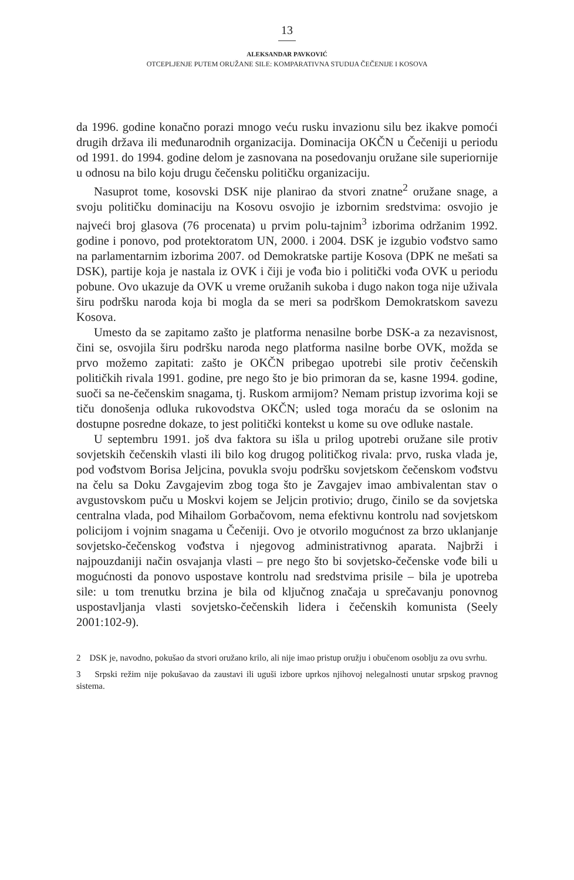13
ALEKSANDAR PAVKOVIĆ
OTCEPLJENJE PUTEM ORUŽANE SILE: KOMPARATIVNA STUDIJA ČEČENIJE I KOSOVA
da 1996. godine konačno porazi mnogo veću rusku invazionu silu bez ikakve pomoći drugih država ili međunarodnih organizacija. Dominacija OKČN u Čečeniji u periodu od 1991. do 1994. godine delom je zasnovana na posedovanju oružane sile superiornije u odnosu na bilo koju drugu čečensku političku organizaciju.
Nasuprot tome, kosovski DSK nije planirao da stvori znatne<sup>2</sup> oružane snage, a svoju političku dominaciju na Kosovu osvojio je izbornim sredstvima: osvojio je najveći broj glasova (76 procenata) u prvim polu-tajnim<sup>3</sup> izborima održanim 1992. godine i ponovo, pod protektoratom UN, 2000. i 2004. DSK je izgubio vođstvo samo na parlamentarnim izborima 2007. od Demokratske partije Kosova (DPK ne mešati sa DSK), partije koja je nastala iz OVK i čiji je vođa bio i politički vođa OVK u periodu pobune. Ovo ukazuje da OVK u vreme oružanih sukoba i dugo nakon toga nije uživala širu podršku naroda koja bi mogla da se meri sa podrškom Demokratskom savezu Kosova.
Umesto da se zapitamo zašto je platforma nenasilne borbe DSK-a za nezavisnost, čini se, osvojila širu podršku naroda nego platforma nasilne borbe OVK, možda se prvo možemo zapitati: zašto je OKČN pribegao upotrebi sile protiv čečenskih političkih rivala 1991. godine, pre nego što je bio primoran da se, kasne 1994. godine, suoči sa ne-čečenskim snagama, tj. Ruskom armijom? Nemam pristup izvorima koji se tiču donošenja odluka rukovodstva OKČN; usled toga moraću da se oslonim na dostupne posredne dokaze, to jest politički kontekst u kome su ove odluke nastale.
U septembru 1991. još dva faktora su išla u prilog upotrebi oružane sile protiv sovjetskih čečenskih vlasti ili bilo kog drugog političkog rivala: prvo, ruska vlada je, pod vođstvom Borisa Jeljcina, povukla svoju podršku sovjetskom čečenskom vođstvu na čelu sa Doku Zavgajevim zbog toga što je Zavgajev imao ambivalentan stav o avgustovskom puču u Moskvi kojem se Jeljcin protivio; drugo, činilo se da sovjetska centralna vlada, pod Mihailom Gorbačovom, nema efektivnu kontrolu nad sovjetskom policijom i vojnim snagama u Čečeniji. Ovo je otvorilo mogućnost za brzo uklanjanje sovjetsko-čečenskog vođstva i njegovog administrativnog aparata. Najbrži i najpouzdaniji način osvajanja vlasti – pre nego što bi sovjetsko-čečenske vođe bili u mogućnosti da ponovo uspostave kontrolu nad sredstvima prisile – bila je upotreba sile: u tom trenutku brzina je bila od ključnog značaja u sprečavanju ponovnog uspostavljanja vlasti sovjetsko-čečenskih lidera i čečenskih komunista (Seely 2001:102-9).
2 DSK je, navodno, pokušao da stvori oružano krilo, ali nije imao pristup oružju i obučenom osoblju za ovu svrhu.
3 Srpski režim nije pokušavao da zaustavi ili uguši izbore uprkos njihovoj nelegalnosti unutar srpskog pravnog sistema.